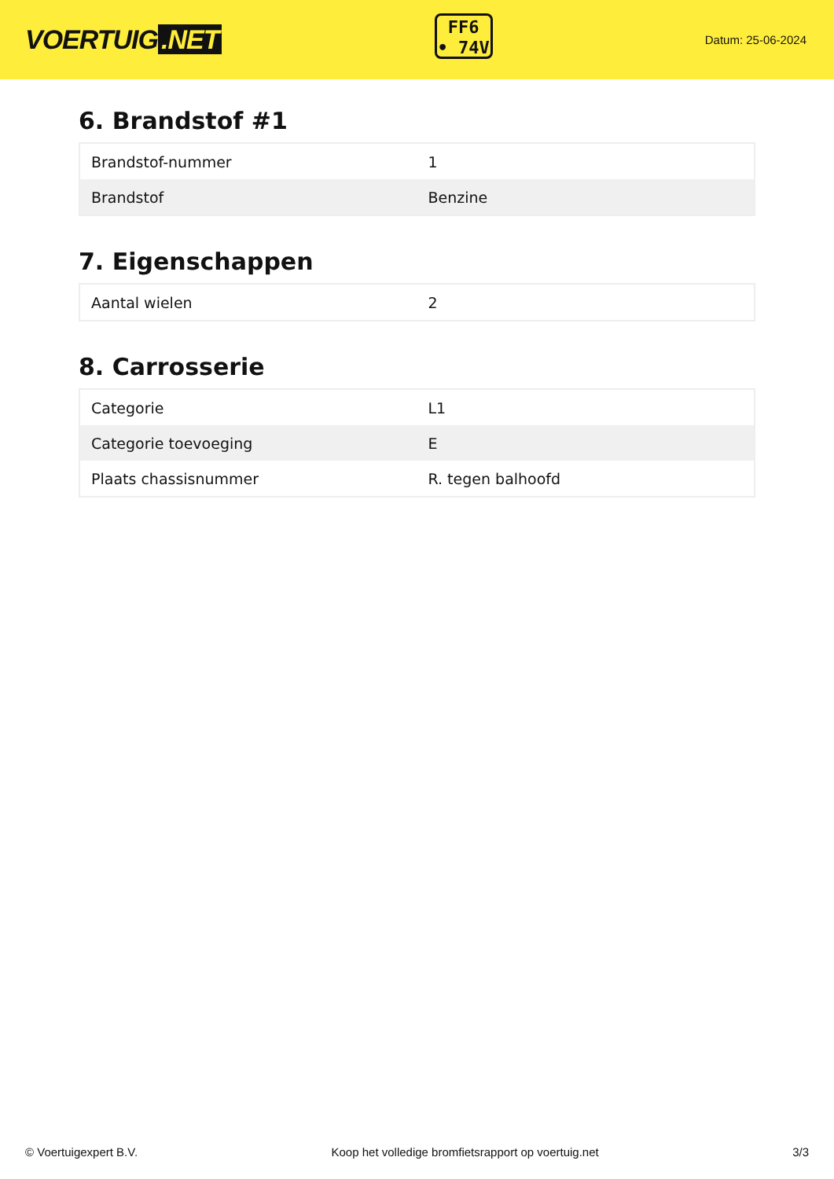VOERTUIG.NET
FF6
• 74V
Datum: 25-06-2024
6. Brandstof #1
| Brandstof-nummer | 1 |
| Brandstof | Benzine |
7. Eigenschappen
| Aantal wielen | 2 |
8. Carrosserie
| Categorie | L1 |
| Categorie toevoeging | E |
| Plaats chassisnummer | R. tegen balhoofd |
© Voertuigexpert B.V. Koop het volledige bromfietsrapport op voertuig.net 3/3